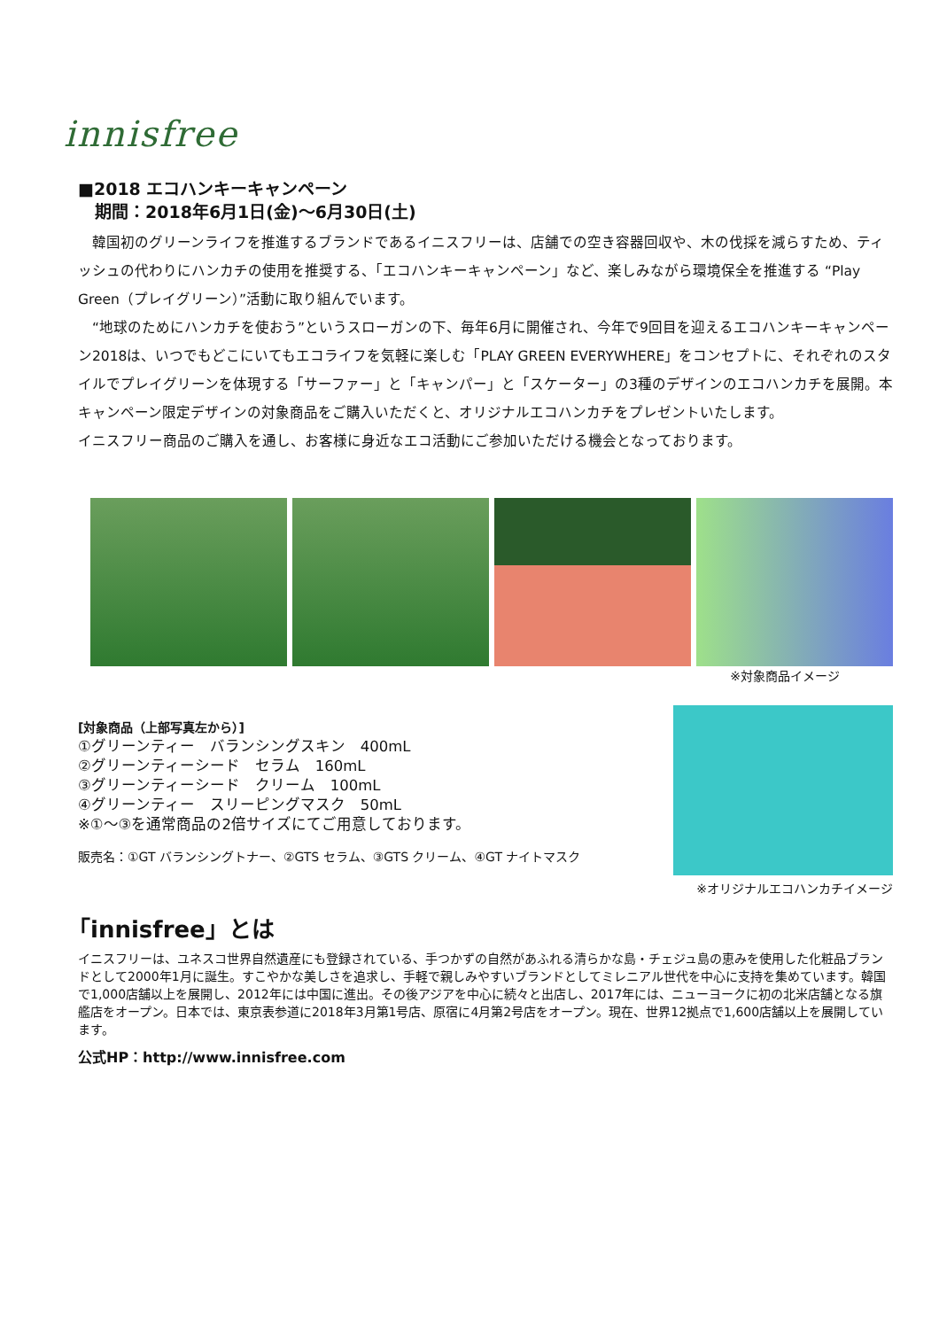innisfree
■2018 エコハンキーキャンペーン
　期間：2018年6月1日(金)～6月30日(土)
　韓国初のグリーンライフを推進するブランドであるイニスフリーは、店舗での空き容器回収や、木の伐採を減らすため、ティッシュの代わりにハンカチの使用を推奨する、「エコハンキーキャンペーン」など、楽しみながら環境保全を推進する “Play Green（プレイグリーン）”活動に取り組んでいます。
　“地球のためにハンカチを使おう”というスローガンの下、毎年6月に開催され、今年で9回目を迎えるエコハンキーキャンペーン2018は、いつでもどこにいてもエコライフを気軽に楽しむ「PLAY GREEN EVERYWHERE」をコンセプトに、それぞれのスタイルでプレイグリーンを体現する「サーファー」と「キャンパー」と「スケーター」の3種のデザインのエコハンカチを展開。本キャンペーン限定デザインの対象商品をご購入いただくと、オリジナルエコハンカチをプレゼントいたします。
イニスフリー商品のご購入を通し、お客様に身近なエコ活動にご参加いただける機会となっております。
※対象商品イメージ
[対象商品（上部写真左から）]
①グリーンティー　バランシングスキン　400mL
②グリーンティーシード　セラム　160mL
③グリーンティーシード　クリーム　100mL
④グリーンティー　スリーピングマスク　50mL
※①～③を通常商品の2倍サイズにてご用意しております。
販売名：①GT バランシングトナー、②GTS セラム、③GTS クリーム、④GT ナイトマスク
※オリジナルエコハンカチイメージ
「innisfree」とは
イニスフリーは、ユネスコ世界自然遺産にも登録されている、手つかずの自然があふれる清らかな島・チェジュ島の恵みを使用した化粧品ブランドとして2000年1月に誕生。すこやかな美しさを追求し、手軽で親しみやすいブランドとしてミレニアル世代を中心に支持を集めています。韓国で1,000店舗以上を展開し、2012年には中国に進出。その後アジアを中心に続々と出店し、2017年には、ニューヨークに初の北米店舗となる旗艦店をオープン。日本では、東京表参道に2018年3月第1号店、原宿に4月第2号店をオープン。現在、世界12拠点で1,600店舗以上を展開しています。
公式HP：http://www.innisfree.com